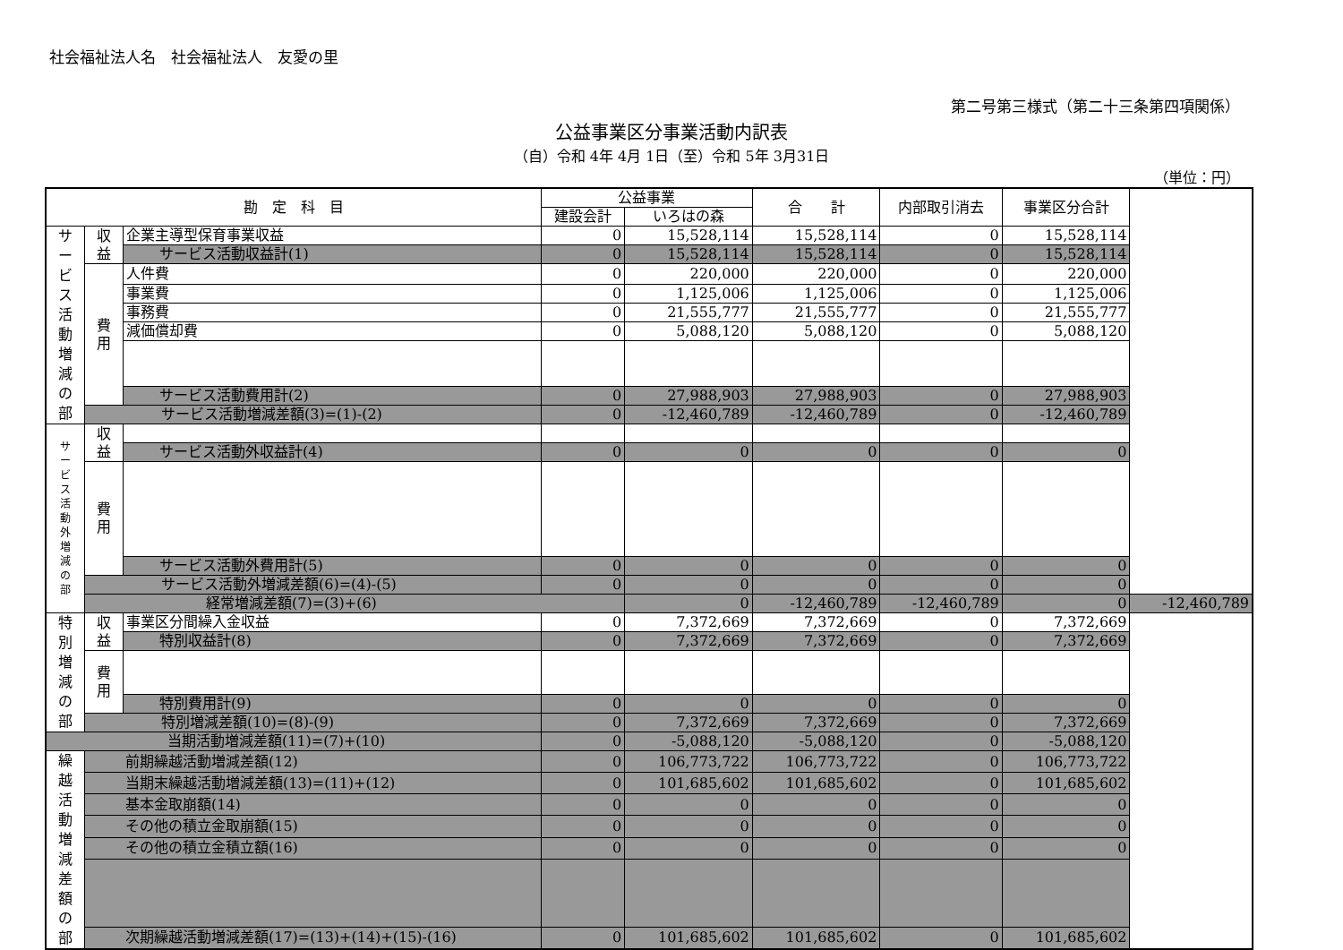社会福祉法人名　社会福祉法人　友愛の里
第二号第三様式（第二十三条第四項関係）
公益事業区分事業活動内訳表
（自）令和 4年 4月 1日（至）令和 5年 3月31日
（単位：円）
| 勘 定 科 目 | | | 公益事業 | | 合 計 | 内部取引消去 | 事業区分合計 | |
| --- | --- | --- | --- | --- | --- | --- | --- | --- |
| | | | 建設会計 | いろはの森 | | | | |
| サ ー ビ ス 活 動 増 減 の 部 | 収 益 | 企業主導型保育事業収益 | 0 | 15,528,114 | 15,528,114 | 0 | 15,528,114 | |
| | | サービス活動収益計(1) | 0 | 15,528,114 | 15,528,114 | 0 | 15,528,114 | |
| | 費 用 | 人件費 | 0 | 220,000 | 220,000 | 0 | 220,000 | |
| | | 事業費 | 0 | 1,125,006 | 1,125,006 | 0 | 1,125,006 | |
| | | 事務費 | 0 | 21,555,777 | 21,555,777 | 0 | 21,555,777 | |
| | | 減価償却費 | 0 | 5,088,120 | 5,088,120 | 0 | 5,088,120 | |
| | | サービス活動費用計(2) | 0 | 27,988,903 | 27,988,903 | 0 | 27,988,903 | |
| | サービス活動増減差額(3)=(1)-(2) | | 0 | -12,460,789 | -12,460,789 | 0 | -12,460,789 | |
| サ ー ビ ス 活 動 外 増 減 の 部 | 収 益 | | | | | | | |
| | | サービス活動外収益計(4) | 0 | 0 | 0 | 0 | 0 | |
| | 費 用 | | | | | | | |
| | | サービス活動外費用計(5) | 0 | 0 | 0 | 0 | 0 | |
| | サービス活動外増減差額(6)=(4)-(5) | | 0 | 0 | 0 | 0 | 0 | |
| | 経常増減差額(7)=(3)+(6) | | | 0 | -12,460,789 | -12,460,789 | 0 | -12,460,789 |
| 特 別 増 減 の 部 | 収 益 | 事業区分間繰入金収益 | 0 | 7,372,669 | 7,372,669 | 0 | 7,372,669 | |
| | | 特別収益計(8) | 0 | 7,372,669 | 7,372,669 | 0 | 7,372,669 | |
| | 費 用 | | | | | | | |
| | | 特別費用計(9) | 0 | 0 | 0 | 0 | 0 | |
| | 特別増減差額(10)=(8)-(9) | | 0 | 7,372,669 | 7,372,669 | 0 | 7,372,669 | |
| 当期活動増減差額(11)=(7)+(10) | | | 0 | -5,088,120 | -5,088,120 | 0 | -5,088,120 | |
| 繰 越 活 動 増 減 差 額 の 部 | 前期繰越活動増減差額(12) | | 0 | 106,773,722 | 106,773,722 | 0 | 106,773,722 | |
| | 当期末繰越活動増減差額(13)=(11)+(12) | | 0 | 101,685,602 | 101,685,602 | 0 | 101,685,602 | |
| | 基本金取崩額(14) | | 0 | 0 | 0 | 0 | 0 | |
| | その他の積立金取崩額(15) | | 0 | 0 | 0 | 0 | 0 | |
| | その他の積立金積立額(16) | | 0 | 0 | 0 | 0 | 0 | |
| | 次期繰越活動増減差額(17)=(13)+(14)+(15)-(16) | | 0 | 101,685,602 | 101,685,602 | 0 | 101,685,602 | |